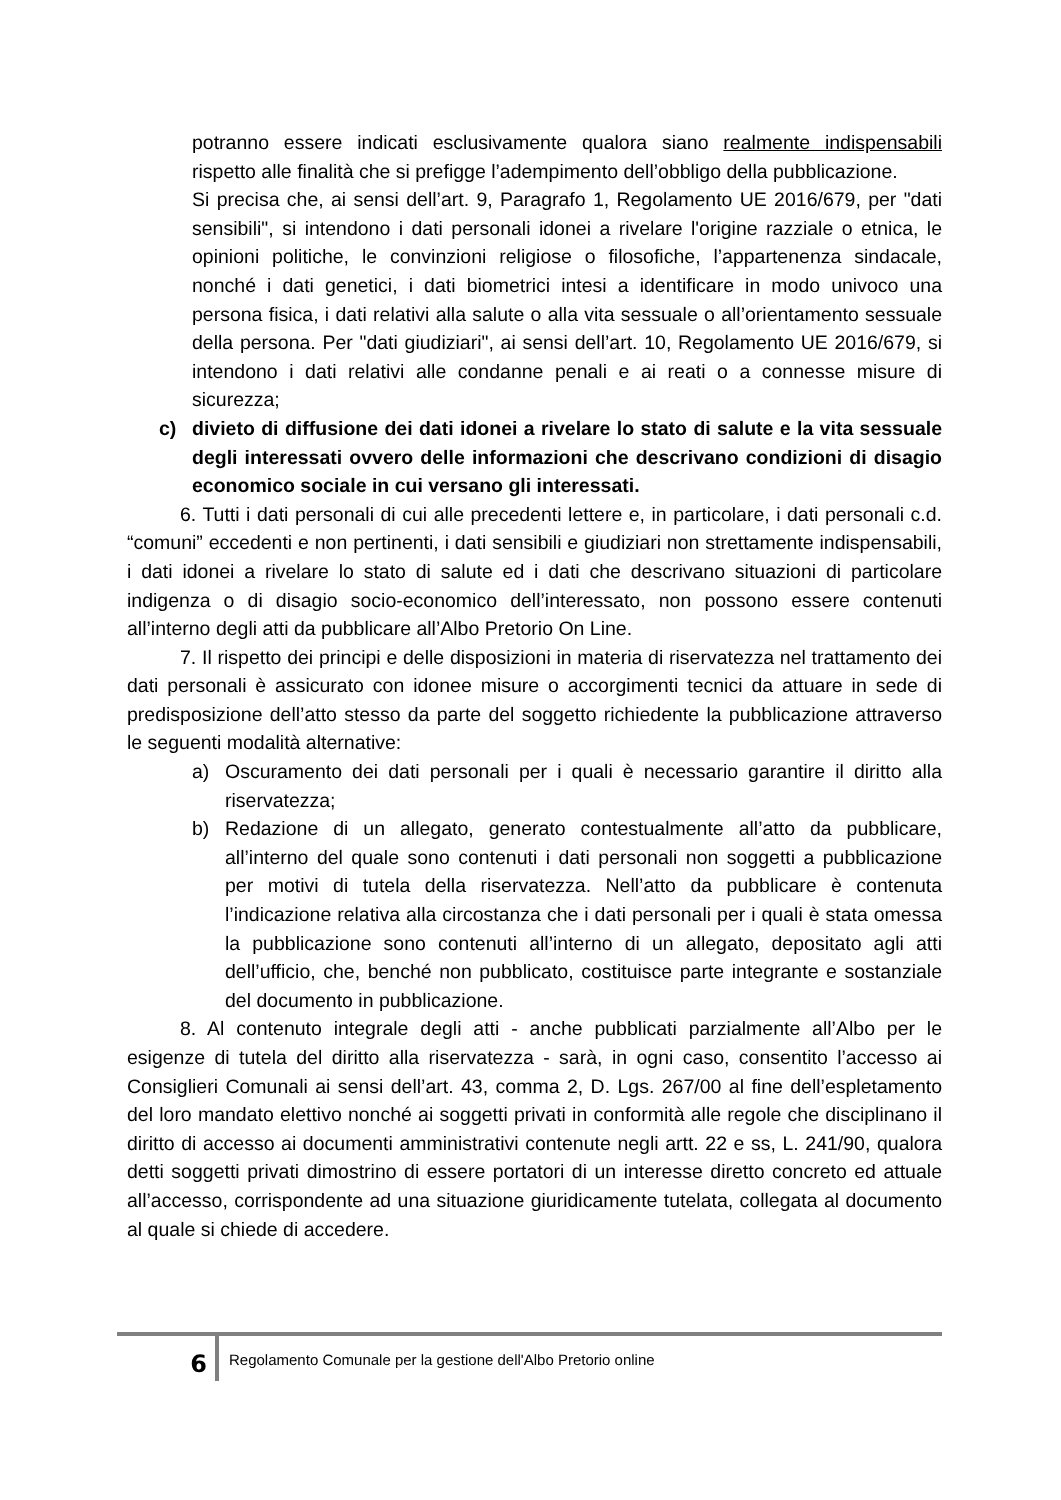potranno essere indicati esclusivamente qualora siano realmente indispensabili rispetto alle finalità che si prefigge l’adempimento dell’obbligo della pubblicazione.
Si precisa che, ai sensi dell’art. 9, Paragrafo 1, Regolamento UE 2016/679, per "dati sensibili", si intendono i dati personali idonei a rivelare l'origine razziale o etnica, le opinioni politiche, le convinzioni religiose o filosofiche, l’appartenenza sindacale, nonché i dati genetici, i dati biometrici intesi a identificare in modo univoco una persona fisica, i dati relativi alla salute o alla vita sessuale o all’orientamento sessuale della persona. Per "dati giudiziari", ai sensi dell’art. 10, Regolamento UE 2016/679, si intendono i dati relativi alle condanne penali e ai reati o a connesse misure di sicurezza;
c) divieto di diffusione dei dati idonei a rivelare lo stato di salute e la vita sessuale degli interessati ovvero delle informazioni che descrivano condizioni di disagio economico sociale in cui versano gli interessati.
6. Tutti i dati personali di cui alle precedenti lettere e, in particolare, i dati personali c.d. “comuni” eccedenti e non pertinenti, i dati sensibili e giudiziari non strettamente indispensabili, i dati idonei a rivelare lo stato di salute ed i dati che descrivano situazioni di particolare indigenza o di disagio socio-economico dell’interessato, non possono essere contenuti all’interno degli atti da pubblicare all’Albo Pretorio On Line.
7. Il rispetto dei principi e delle disposizioni in materia di riservatezza nel trattamento dei dati personali è assicurato con idonee misure o accorgimenti tecnici da attuare in sede di predisposizione dell’atto stesso da parte del soggetto richiedente la pubblicazione attraverso le seguenti modalità alternative:
a) Oscuramento dei dati personali per i quali è necessario garantire il diritto alla riservatezza;
b) Redazione di un allegato, generato contestualmente all’atto da pubblicare, all’interno del quale sono contenuti i dati personali non soggetti a pubblicazione per motivi di tutela della riservatezza. Nell’atto da pubblicare è contenuta l’indicazione relativa alla circostanza che i dati personali per i quali è stata omessa la pubblicazione sono contenuti all’interno di un allegato, depositato agli atti dell’ufficio, che, benché non pubblicato, costituisce parte integrante e sostanziale del documento in pubblicazione.
8. Al contenuto integrale degli atti - anche pubblicati parzialmente all’Albo per le esigenze di tutela del diritto alla riservatezza - sarà, in ogni caso, consentito l’accesso ai Consiglieri Comunali ai sensi dell’art. 43, comma 2, D. Lgs. 267/00 al fine dell’espletamento del loro mandato elettivo nonché ai soggetti privati in conformità alle regole che disciplinano il diritto di accesso ai documenti amministrativi contenute negli artt. 22 e ss, L. 241/90, qualora detti soggetti privati dimostrino di essere portatori di un interesse diretto concreto ed attuale all’accesso, corrispondente ad una situazione giuridicamente tutelata, collegata al documento al quale si chiede di accedere.
6
Regolamento Comunale per la gestione dell'Albo Pretorio online